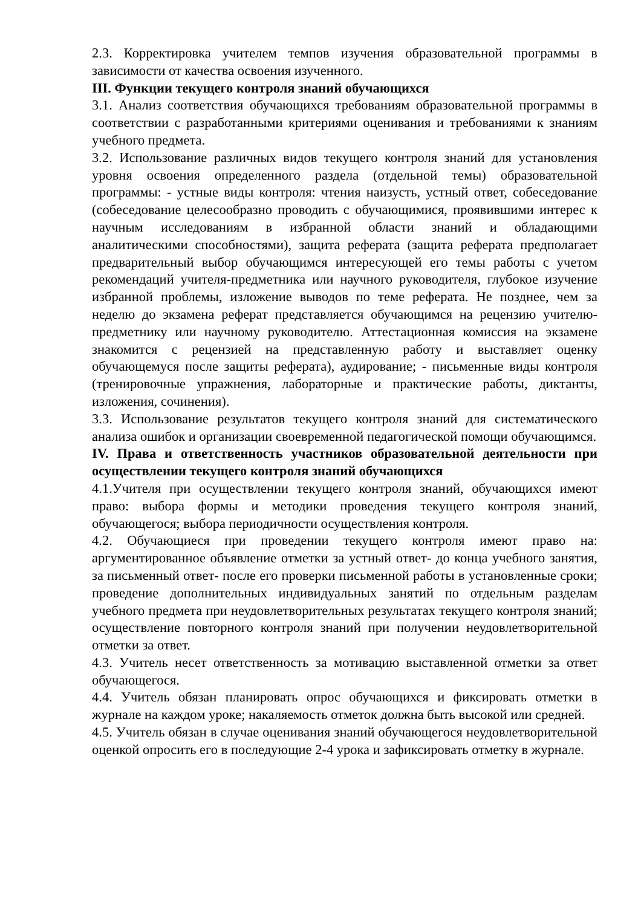2.3. Корректировка учителем темпов изучения образовательной программы в зависимости от качества освоения изученного.
III. Функции текущего контроля знаний обучающихся
3.1. Анализ соответствия обучающихся требованиям образовательной программы в соответствии с разработанными критериями оценивания и требованиями к знаниям учебного предмета.
3.2. Использование различных видов текущего контроля знаний для установления уровня освоения определенного раздела (отдельной темы) образовательной программы: - устные виды контроля: чтения наизусть, устный ответ, собеседование (собеседование целесообразно проводить с обучающимися, проявившими интерес к научным исследованиям в избранной области знаний и обладающими аналитическими способностями), защита реферата (защита реферата предполагает предварительный выбор обучающимся интересующей его темы работы с учетом рекомендаций учителя-предметника или научного руководителя, глубокое изучение избранной проблемы, изложение выводов по теме реферата. Не позднее, чем за неделю до экзамена реферат представляется обучающимся на рецензию учителю-предметнику или научному руководителю. Аттестационная комиссия на экзамене знакомится с рецензией на представленную работу и выставляет оценку обучающемуся после защиты реферата), аудирование; - письменные виды контроля (тренировочные упражнения, лабораторные и практические работы, диктанты, изложения, сочинения).
3.3. Использование результатов текущего контроля знаний для систематического анализа ошибок и организации своевременной педагогической помощи обучающимся.
IV. Права и ответственность участников образовательной деятельности при осуществлении текущего контроля знаний обучающихся
4.1.Учителя при осуществлении текущего контроля знаний, обучающихся имеют право: выбора формы и методики проведения текущего контроля знаний, обучающегося; выбора периодичности осуществления контроля.
4.2. Обучающиеся при проведении текущего контроля имеют право на: аргументированное объявление отметки за устный ответ- до конца учебного занятия, за письменный ответ- после его проверки письменной работы в установленные сроки; проведение дополнительных индивидуальных занятий по отдельным разделам учебного предмета при неудовлетворительных результатах текущего контроля знаний; осуществление повторного контроля знаний при получении неудовлетворительной отметки за ответ.
4.3. Учитель несет ответственность за мотивацию выставленной отметки за ответ обучающегося.
4.4. Учитель обязан планировать опрос обучающихся и фиксировать отметки в журнале на каждом уроке; накаляемость отметок должна быть высокой или средней.
4.5. Учитель обязан в случае оценивания знаний обучающегося неудовлетворительной оценкой опросить его в последующие 2-4 урока и зафиксировать отметку в журнале.